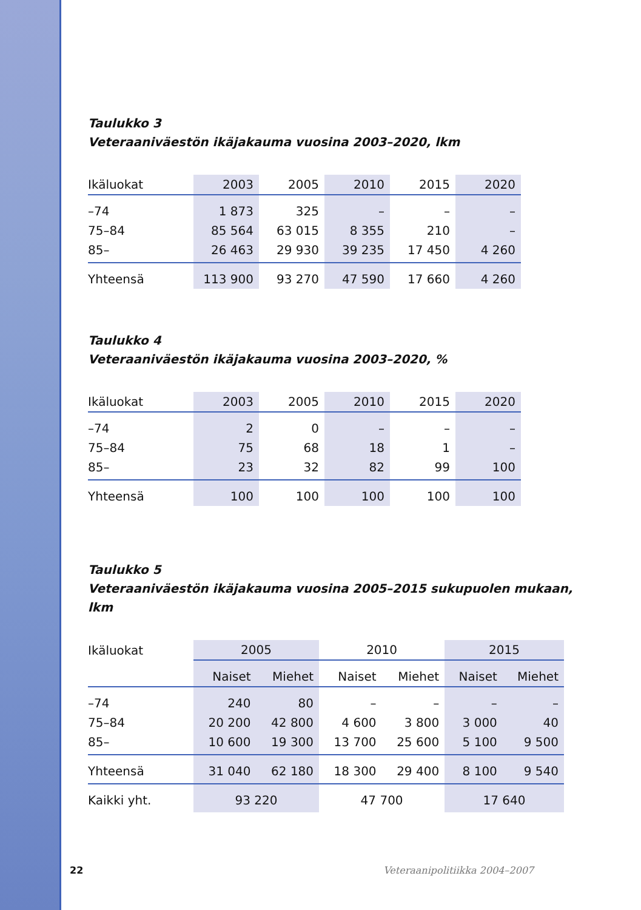Taulukko 3
Veteraaniväestön ikäjakauma vuosina 2003–2020, lkm
| Ikäluokat | 2003 | 2005 | 2010 | 2015 | 2020 |
| --- | --- | --- | --- | --- | --- |
| –74 | 1 873 | 325 | – | – | – |
| 75–84 | 85 564 | 63 015 | 8 355 | 210 | – |
| 85– | 26 463 | 29 930 | 39 235 | 17 450 | 4 260 |
| Yhteensä | 113 900 | 93 270 | 47 590 | 17 660 | 4 260 |
Taulukko 4
Veteraaniväestön ikäjakauma vuosina 2003–2020, %
| Ikäluokat | 2003 | 2005 | 2010 | 2015 | 2020 |
| --- | --- | --- | --- | --- | --- |
| –74 | 2 | 0 | – | – | – |
| 75–84 | 75 | 68 | 18 | 1 | – |
| 85– | 23 | 32 | 82 | 99 | 100 |
| Yhteensä | 100 | 100 | 100 | 100 | 100 |
Taulukko 5
Veteraaniväestön ikäjakauma vuosina 2005–2015 sukupuolen mukaan, lkm
| Ikäluokat | 2005 | | 2010 | | 2015 | |
| --- | --- | --- | --- | --- | --- | --- |
| | Naiset | Miehet | Naiset | Miehet | Naiset | Miehet |
| –74 | 240 | 80 | – | – | – | – |
| 75–84 | 20 200 | 42 800 | 4 600 | 3 800 | 3 000 | 40 |
| 85– | 10 600 | 19 300 | 13 700 | 25 600 | 5 100 | 9 500 |
| Yhteensä | 31 040 | 62 180 | 18 300 | 29 400 | 8 100 | 9 540 |
| Kaikki yht. | 93 220 | | 47 700 | | 17 640 | |
22 Veteraanipolitiikka 2004–2007